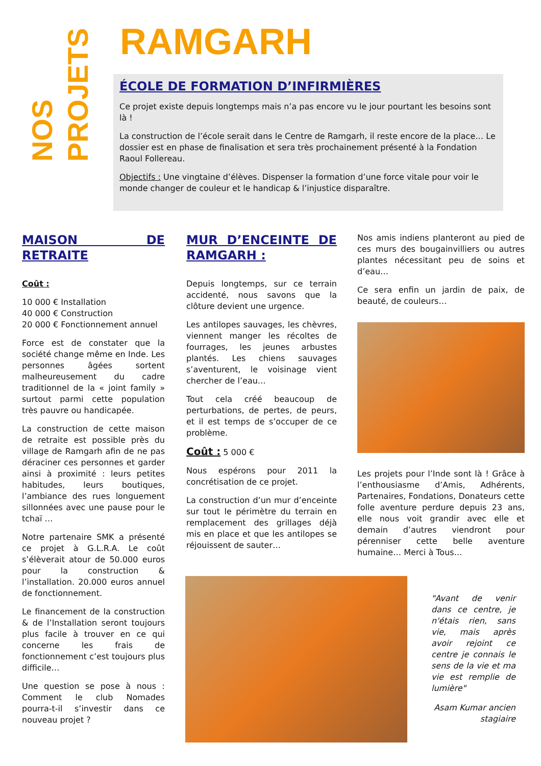NOS
PROJETS
RAMGARH
ÉCOLE DE FORMATION D’INFIRMIÈRES
Ce projet existe depuis longtemps mais n’a pas encore vu le jour pourtant les besoins sont là !
La construction de l’école serait dans le Centre de Ramgarh, il reste encore de la place… Le dossier est en phase de finalisation et sera très prochainement présenté à la Fondation Raoul Follereau.
Objectifs : Une vingtaine d’élèves. Dispenser la formation d’une force vitale pour voir le monde changer de couleur et le handicap & l’injustice disparaître.
MAISON DE RETRAITE
Coût :
10 000 € Installation
40 000 € Construction
20 000 € Fonctionnement annuel
Force est de constater que la société change même en Inde. Les personnes âgées sortent malheureusement du cadre traditionnel de la « joint family » surtout parmi cette population très pauvre ou handicapée.
La construction de cette maison de retraite est possible près du village de Ramgarh afin de ne pas déraciner ces personnes et garder ainsi à proximité : leurs petites habitudes, leurs boutiques, l’ambiance des rues longuement sillonnées avec une pause pour le tchaï …
Notre partenaire SMK a présenté ce projet à G.L.R.A. Le coût s’élèverait atour de 50.000 euros pour la construction & l’installation. 20.000 euros annuel de fonctionnement.
Le financement de la construction & de l’Installation seront toujours plus facile à trouver en ce qui concerne les frais de fonctionnement c’est toujours plus difficile…
Une question se pose à nous : Comment le club Nomades pourra-t-il s’investir dans ce nouveau projet ?
MUR D’ENCEINTE DE RAMGARH :
Depuis longtemps, sur ce terrain accidenté, nous savons que la clôture devient une urgence.
Les antilopes sauvages, les chèvres, viennent manger les récoltes de fourrages, les jeunes arbustes plantés. Les chiens sauvages s’aventurent, le voisinage vient chercher de l’eau…
Tout cela créé beaucoup de perturbations, de pertes, de peurs, et il est temps de s’occuper de ce problème.
Coût : 5 000 €
Nous espérons pour 2011 la concrétisation de ce projet.
La construction d’un mur d’enceinte sur tout le périmètre du terrain en remplacement des grillages déjà mis en place et que les antilopes se réjouissent de sauter…
Nos amis indiens planteront au pied de ces murs des bougainvilliers ou autres plantes nécessitant peu de soins et d’eau…
Ce sera enfin un jardin de paix, de beauté, de couleurs…
Les projets pour l’Inde sont là ! Grâce à l’enthousiasme d’Amis, Adhérents, Partenaires, Fondations, Donateurs cette folle aventure perdure depuis 23 ans, elle nous voit grandir avec elle et demain d’autres viendront pour pérenniser cette belle aventure humaine… Merci à Tous…
"Avant de venir dans ce centre, je n'étais rien, sans vie, mais après avoir rejoint ce centre je connais le sens de la vie et ma vie est remplie de lumière"
Asam Kumar ancien stagiaire